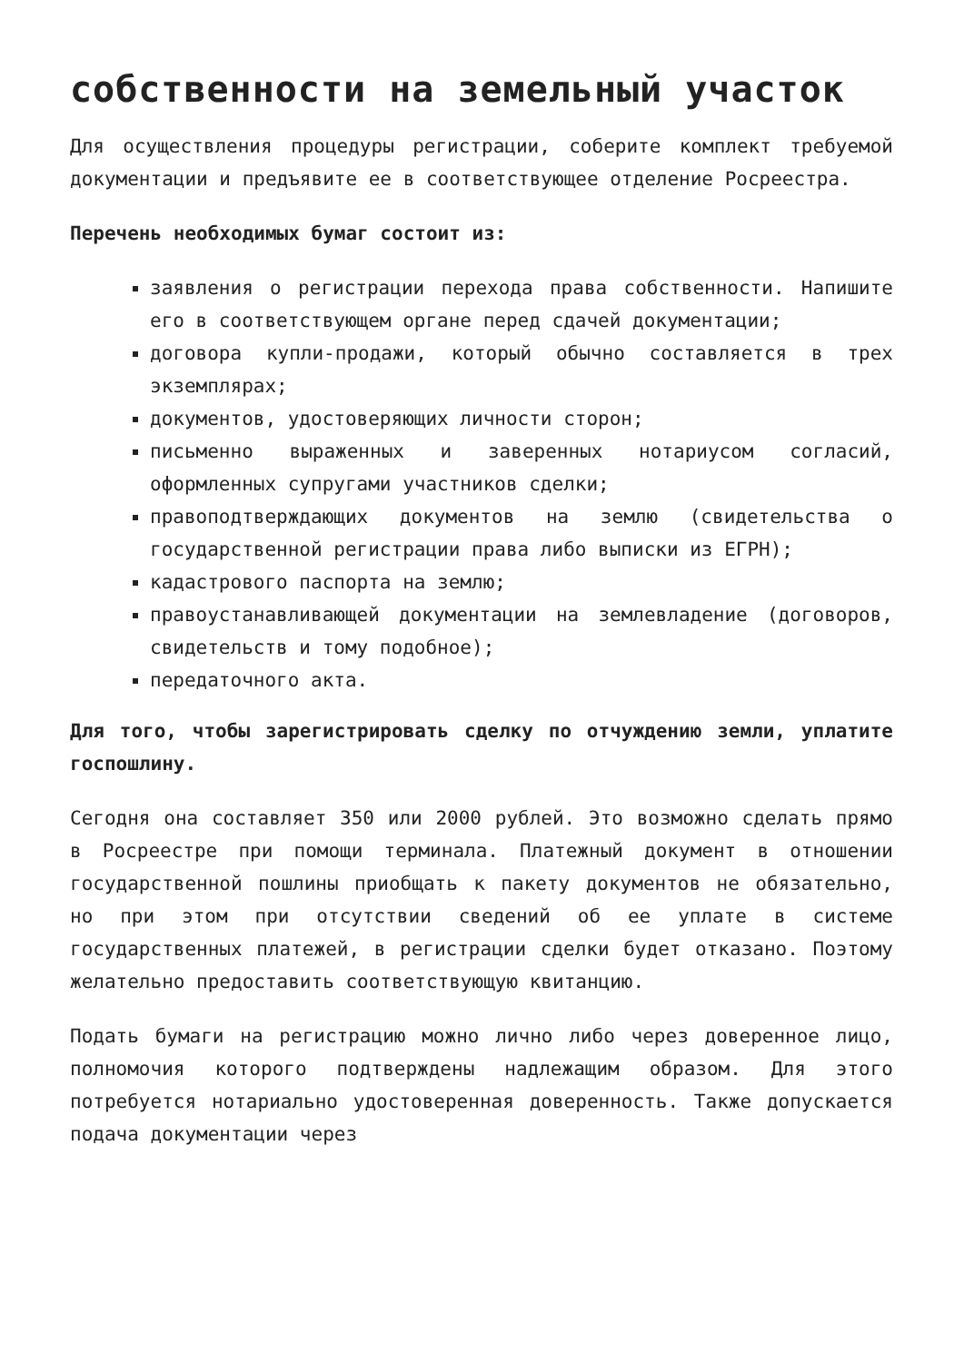собственности на земельный участок
Для осуществления процедуры регистрации, соберите комплект требуемой документации и предъявите ее в соответствующее отделение Росреестра.
Перечень необходимых бумаг состоит из:
заявления о регистрации перехода права собственности. Напишите его в соответствующем органе перед сдачей документации;
договора купли-продажи, который обычно составляется в трех экземплярах;
документов, удостоверяющих личности сторон;
письменно выраженных и заверенных нотариусом согласий, оформленных супругами участников сделки;
правоподтверждающих документов на землю (свидетельства о государственной регистрации права либо выписки из ЕГРН);
кадастрового паспорта на землю;
правоустанавливающей документации на землевладение (договоров, свидетельств и тому подобное);
передаточного акта.
Для того, чтобы зарегистрировать сделку по отчуждению земли, уплатите госпошлину.
Сегодня она составляет 350 или 2000 рублей. Это возможно сделать прямо в Росреестре при помощи терминала. Платежный документ в отношении государственной пошлины приобщать к пакету документов не обязательно, но при этом при отсутствии сведений об ее уплате в системе государственных платежей, в регистрации сделки будет отказано. Поэтому желательно предоставить соответствующую квитанцию.
Подать бумаги на регистрацию можно лично либо через доверенное лицо, полномочия которого подтверждены надлежащим образом. Для этого потребуется нотариально удостоверенная доверенность. Также допускается подача документации через